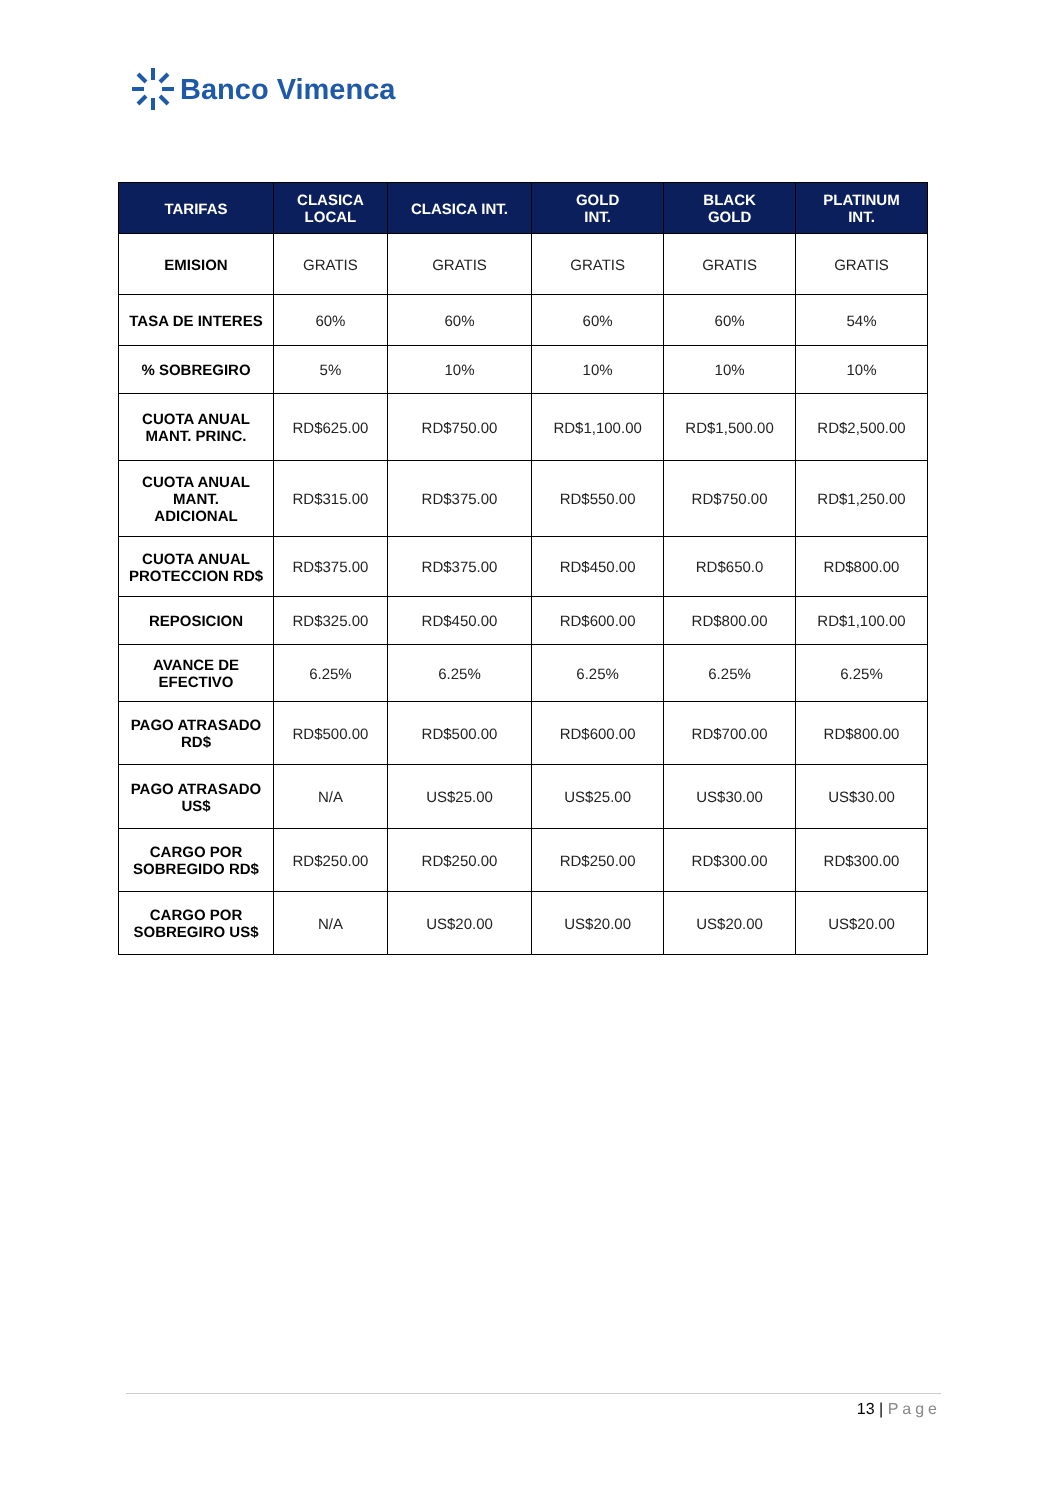Banco Vimenca
| TARIFAS | CLASICA LOCAL | CLASICA INT. | GOLD INT. | BLACK GOLD | PLATINUM INT. |
| --- | --- | --- | --- | --- | --- |
| EMISION | GRATIS | GRATIS | GRATIS | GRATIS | GRATIS |
| TASA DE INTERES | 60% | 60% | 60% | 60% | 54% |
| % SOBREGIRO | 5% | 10% | 10% | 10% | 10% |
| CUOTA ANUAL MANT. PRINC. | RD$625.00 | RD$750.00 | RD$1,100.00 | RD$1,500.00 | RD$2,500.00 |
| CUOTA ANUAL MANT. ADICIONAL | RD$315.00 | RD$375.00 | RD$550.00 | RD$750.00 | RD$1,250.00 |
| CUOTA ANUAL PROTECCION RD$ | RD$375.00 | RD$375.00 | RD$450.00 | RD$650.0 | RD$800.00 |
| REPOSICION | RD$325.00 | RD$450.00 | RD$600.00 | RD$800.00 | RD$1,100.00 |
| AVANCE DE EFECTIVO | 6.25% | 6.25% | 6.25% | 6.25% | 6.25% |
| PAGO ATRASADO RD$ | RD$500.00 | RD$500.00 | RD$600.00 | RD$700.00 | RD$800.00 |
| PAGO ATRASADO US$ | N/A | US$25.00 | US$25.00 | US$30.00 | US$30.00 |
| CARGO POR SOBREGIDO RD$ | RD$250.00 | RD$250.00 | RD$250.00 | RD$300.00 | RD$300.00 |
| CARGO POR SOBREGIRO US$ | N/A | US$20.00 | US$20.00 | US$20.00 | US$20.00 |
13 | Page